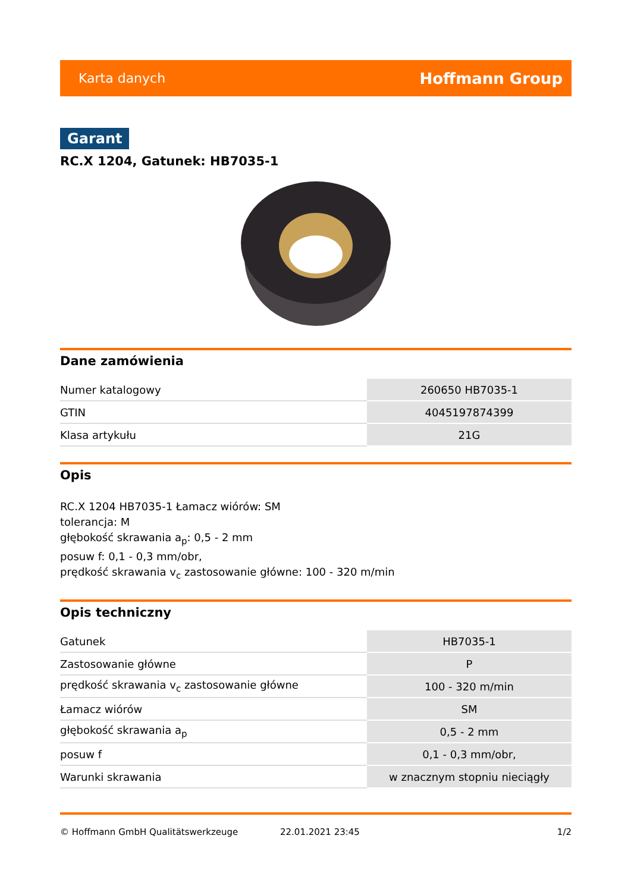Karta danych Hoffmann Group
Garant
RC.X 1204, Gatunek: HB7035-1
Dane zamówienia
| Numer katalogowy | 260650 HB7035-1 |
| GTIN | 4045197874399 |
| Klasa artykułu | 21G |
Opis
RC.X 1204 HB7035-1 Łamacz wiórów: SM
tolerancja: M
głębokość skrawania a<sub>p</sub>: 0,5 - 2 mm
posuw f: 0,1 - 0,3 mm/obr,
prędkość skrawania v<sub>c</sub> zastosowanie główne: 100 - 320 m/min
Opis techniczny
| Gatunek | HB7035-1 |
| Zastosowanie główne | P |
| prędkość skrawania v<sub>c</sub> zastosowanie główne | 100 - 320 m/min |
| Łamacz wiórów | SM |
| głębokość skrawania a<sub>p</sub> | 0,5 - 2 mm |
| posuw f | 0,1 - 0,3 mm/obr, |
| Warunki skrawania | w znacznym stopniu nieciągły |
© Hoffmann GmbH Qualitätswerkzeuge 22.01.2021 23:45 1/2